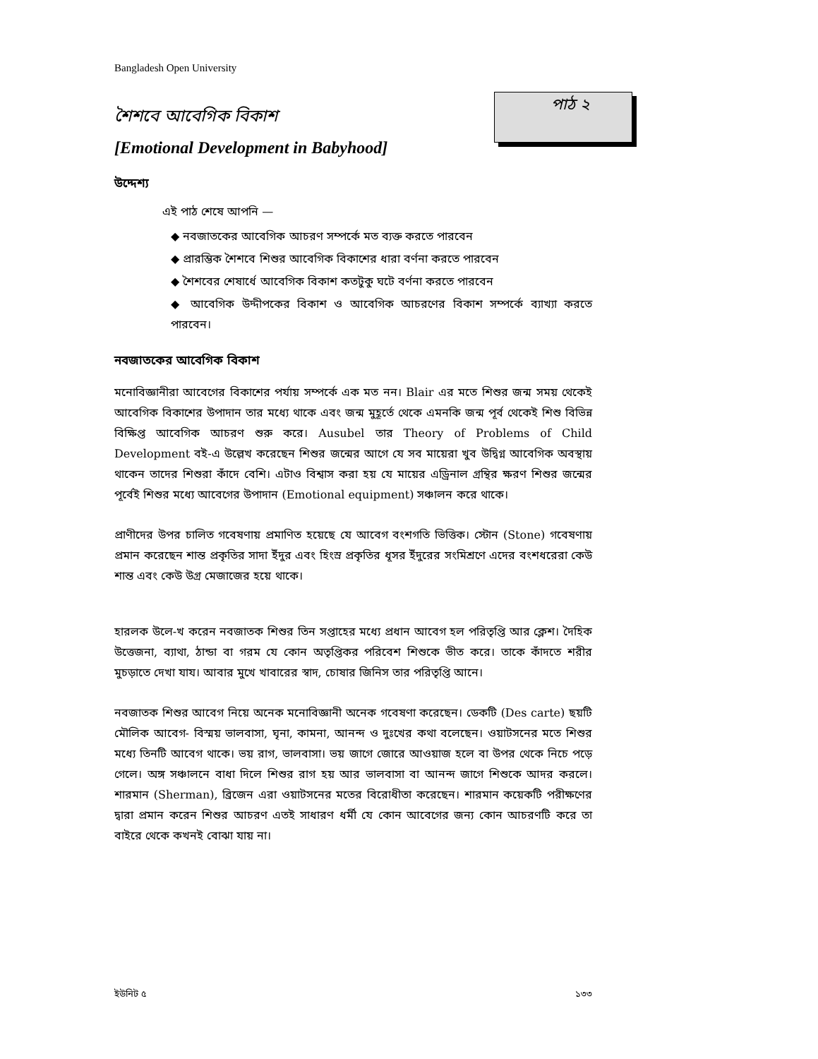Bangladesh Open University
পাঠ ২
শৈশবে আবেগিক বিকাশ
[Emotional Development in Babyhood]
উদ্দেশ্য
এই পাঠ শেষে আপনি —
◆ নবজাতকের আবেগিক আচরণ সম্পর্কে মত ব্যক্ত করতে পারবেন
◆ প্রারম্ভিক শৈশবে শিশুর আবেগিক বিকাশের ধারা বর্ণনা করতে পারবেন
◆ শৈশবের শেষার্ধে আবেগিক বিকাশ কতটুকু ঘটে বর্ণনা করতে পারবেন
◆ আবেগিক উদ্দীপকের বিকাশ ও আবেগিক আচরণের বিকাশ সম্পর্কে ব্যাখ্যা করতে পারবেন।
নবজাতকের আবেগিক বিকাশ
মনোবিজ্ঞানীরা আবেগের বিকাশের পর্যায় সম্পর্কে এক মত নন। Blair এর মতে শিশুর জন্ম সময় থেকেই আবেগিক বিকাশের উপাদান তার মধ্যে থাকে এবং জন্ম মুহূর্তে থেকে এমনকি জন্ম পূর্ব থেকেই শিশু বিভিন্ন বিক্ষিপ্ত আবেগিক আচরণ শুরু করে। Ausubel তার Theory of Problems of Child Development বই-এ উল্লেখ করেছেন শিশুর জন্মের আগে যে সব মায়েরা খুব উদ্বিগ্ন আবেগিক অবস্থায় থাকেন তাদের শিশুরা কাঁদে বেশি। এটাও বিশ্বাস করা হয় যে মায়ের এড্রিনাল গ্রন্থির ক্ষরণ শিশুর জন্মের পূর্বেই শিশুর মধ্যে আবেগের উপাদান (Emotional equipment) সঞ্চালন করে থাকে।
প্রাণীদের উপর চালিত গবেষণায় প্রমাণিত হয়েছে যে আবেগ বংশগতি ভিত্তিক। স্টোন (Stone) গবেষণায় প্রমান করেছেন শান্ত প্রকৃতির সাদা ইঁদুর এবং হিংস্র প্রকৃতির ধূসর ইঁদুরের সংমিশ্রণে এদের বংশধরেরা কেউ শান্ত এবং কেউ উগ্র মেজাজের হয়ে থাকে।
হারলক উলে-খ করেন নবজাতক শিশুর তিন সপ্তাহের মধ্যে প্রধান আবেগ হল পরিতৃপ্তি আর ক্লেশ। দৈহিক উত্তেজনা, ব্যাথা, ঠান্ডা বা গরম যে কোন অতৃপ্তিকর পরিবেশ শিশুকে ভীত করে। তাকে কাঁদতে শরীর মুচড়াতে দেখা যায। আবার মুখে খাবারের স্বাদ, চোষার জিনিস তার পরিতৃপ্তি আনে।
নবজাতক শিশুর আবেগ নিয়ে অনেক মনোবিজ্ঞানী অনেক গবেষণা করেছেন। ডেকটি (Des carte) ছয়টি মৌলিক আবেগ- বিস্ময় ভালবাসা, ঘৃনা, কামনা, আনন্দ ও দুঃখের কথা বলেছেন। ওয়াটসনের মতে শিশুর মধ্যে তিনটি আবেগ থাকে। ভয় রাগ, ভালবাসা। ভয় জাগে জোরে আওয়াজ হলে বা উপর থেকে নিচে পড়ে গেলে। অঙ্গ সঞ্চালনে বাধা দিলে শিশুর রাগ হয় আর ভালবাসা বা আনন্দ জাগে শিশুকে আদর করলে। শারমান (Sherman), ব্রিজেন এরা ওয়াটসনের মতের বিরোধীতা করেছেন। শারমান কয়েকটি পরীক্ষণের দ্বারা প্রমান করেন শিশুর আচরণ এতই সাধারণ ধর্মী যে কোন আবেগের জন্য কোন আচরণটি করে তা বাইরে থেকে কখনই বোঝা যায় না।
ইউনিট ৫ ১৩৩